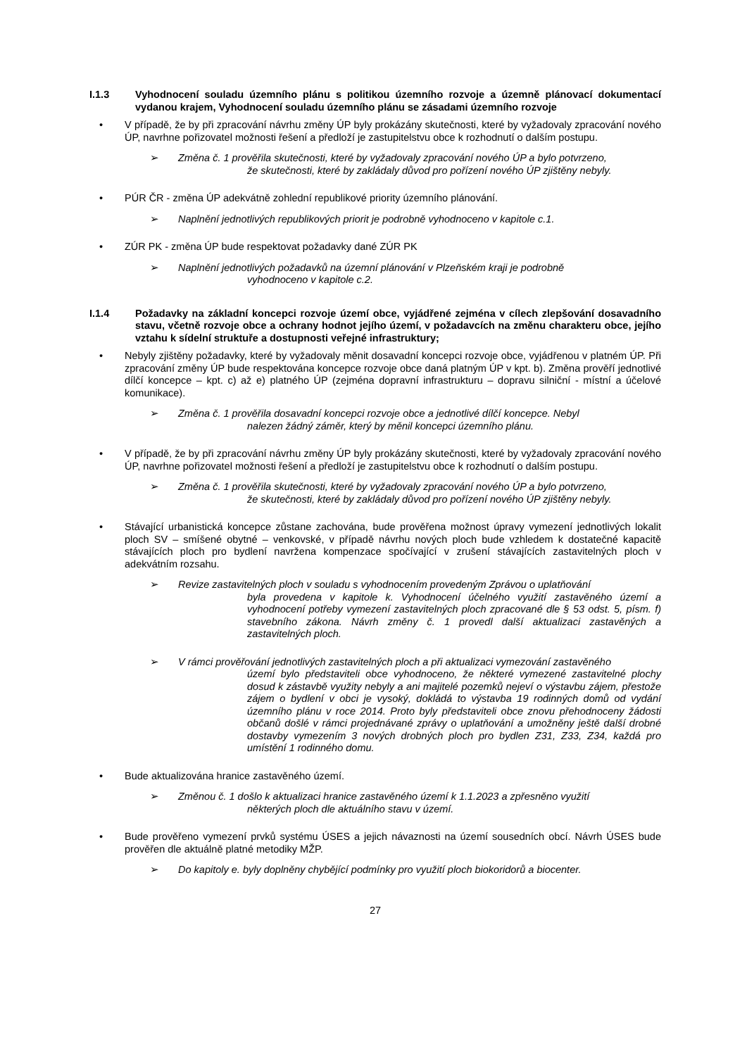I.1.3 Vyhodnocení souladu územního plánu s politikou územního rozvoje a územně plánovací dokumentací vydanou krajem, Vyhodnocení souladu územního plánu se zásadami územního rozvoje
• V případě, že by při zpracování návrhu změny ÚP byly prokázány skutečnosti, které by vyžadovaly zpracování nového ÚP, navrhne pořizovatel možnosti řešení a předloží je zastupitelstvu obce k rozhodnutí o dalším postupu.
➢ Změna č. 1 prověřila skutečnosti, které by vyžadovaly zpracování nového ÚP a bylo potvrzeno,
že skutečnosti, které by zakládaly důvod pro pořízení nového ÚP zjištěny nebyly.
• PÚR ČR - změna ÚP adekvátně zohlední republikové priority územního plánování.
➢ Naplnění jednotlivých republikových priorit je podrobně vyhodnoceno v kapitole c.1.
• ZÚR PK - změna ÚP bude respektovat požadavky dané ZÚR PK
➢ Naplnění jednotlivých požadavků na územní plánování v Plzeňském kraji je podrobně
vyhodnoceno v kapitole c.2.
I.1.4 Požadavky na základní koncepci rozvoje území obce, vyjádřené zejména v cílech zlepšování dosavadního stavu, včetně rozvoje obce a ochrany hodnot jejího území, v požadavcích na změnu charakteru obce, jejího vztahu k sídelní struktuře a dostupnosti veřejné infrastruktury;
• Nebyly zjištěny požadavky, které by vyžadovaly měnit dosavadní koncepci rozvoje obce, vyjádřenou v platném ÚP. Při zpracování změny ÚP bude respektována koncepce rozvoje obce daná platným ÚP v kpt. b). Změna prověří jednotlivé dílčí koncepce – kpt. c) až e) platného ÚP (zejména dopravní infrastrukturu – dopravu silniční - místní a účelové komunikace).
➢ Změna č. 1 prověřila dosavadní koncepci rozvoje obce a jednotlivé dílčí koncepce. Nebyl
nalezen žádný záměr, který by měnil koncepci územního plánu.
• V případě, že by při zpracování návrhu změny ÚP byly prokázány skutečnosti, které by vyžadovaly zpracování nového ÚP, navrhne pořizovatel možnosti řešení a předloží je zastupitelstvu obce k rozhodnutí o dalším postupu.
➢ Změna č. 1 prověřila skutečnosti, které by vyžadovaly zpracování nového ÚP a bylo potvrzeno,
že skutečnosti, které by zakládaly důvod pro pořízení nového ÚP zjištěny nebyly.
• Stávající urbanistická koncepce zůstane zachována, bude prověřena možnost úpravy vymezení jednotlivých lokalit ploch SV – smíšené obytné – venkovské, v případě návrhu nových ploch bude vzhledem k dostatečné kapacitě stávajících ploch pro bydlení navržena kompenzace spočívající v zrušení stávajících zastavitelných ploch v adekvátním rozsahu.
➢ Revize zastavitelných ploch v souladu s vyhodnocením provedeným Zprávou o uplatňování
byla provedena v kapitole k. Vyhodnocení účelného využití zastavěného území a vyhodnocení potřeby vymezení zastavitelných ploch zpracované dle § 53 odst. 5, písm. f) stavebního zákona. Návrh změny č. 1 provedl další aktualizaci zastavěných a zastavitelných ploch.
➢ V rámci prověřování jednotlivých zastavitelných ploch a při aktualizaci vymezování zastavěného
území bylo představiteli obce vyhodnoceno, že některé vymezené zastavitelné plochy dosud k zástavbě využity nebyly a ani majitelé pozemků nejeví o výstavbu zájem, přestože zájem o bydlení v obci je vysoký, dokládá to výstavba 19 rodinných domů od vydání územního plánu v roce 2014. Proto byly představiteli obce znovu přehodnoceny žádosti občanů došlé v rámci projednávané zprávy o uplatňování a umožněny ještě další drobné dostavby vymezením 3 nových drobných ploch pro bydlen Z31, Z33, Z34, každá pro umístění 1 rodinného domu.
• Bude aktualizována hranice zastavěného území.
➢ Změnou č. 1 došlo k aktualizaci hranice zastavěného území k 1.1.2023 a zpřesněno využití
některých ploch dle aktuálního stavu v území.
• Bude prověřeno vymezení prvků systému ÚSES a jejich návaznosti na území sousedních obcí. Návrh ÚSES bude prověřen dle aktuálně platné metodiky MŽP.
➢ Do kapitoly e. byly doplněny chybějící podmínky pro využití ploch biokoridorů a biocenter.
27